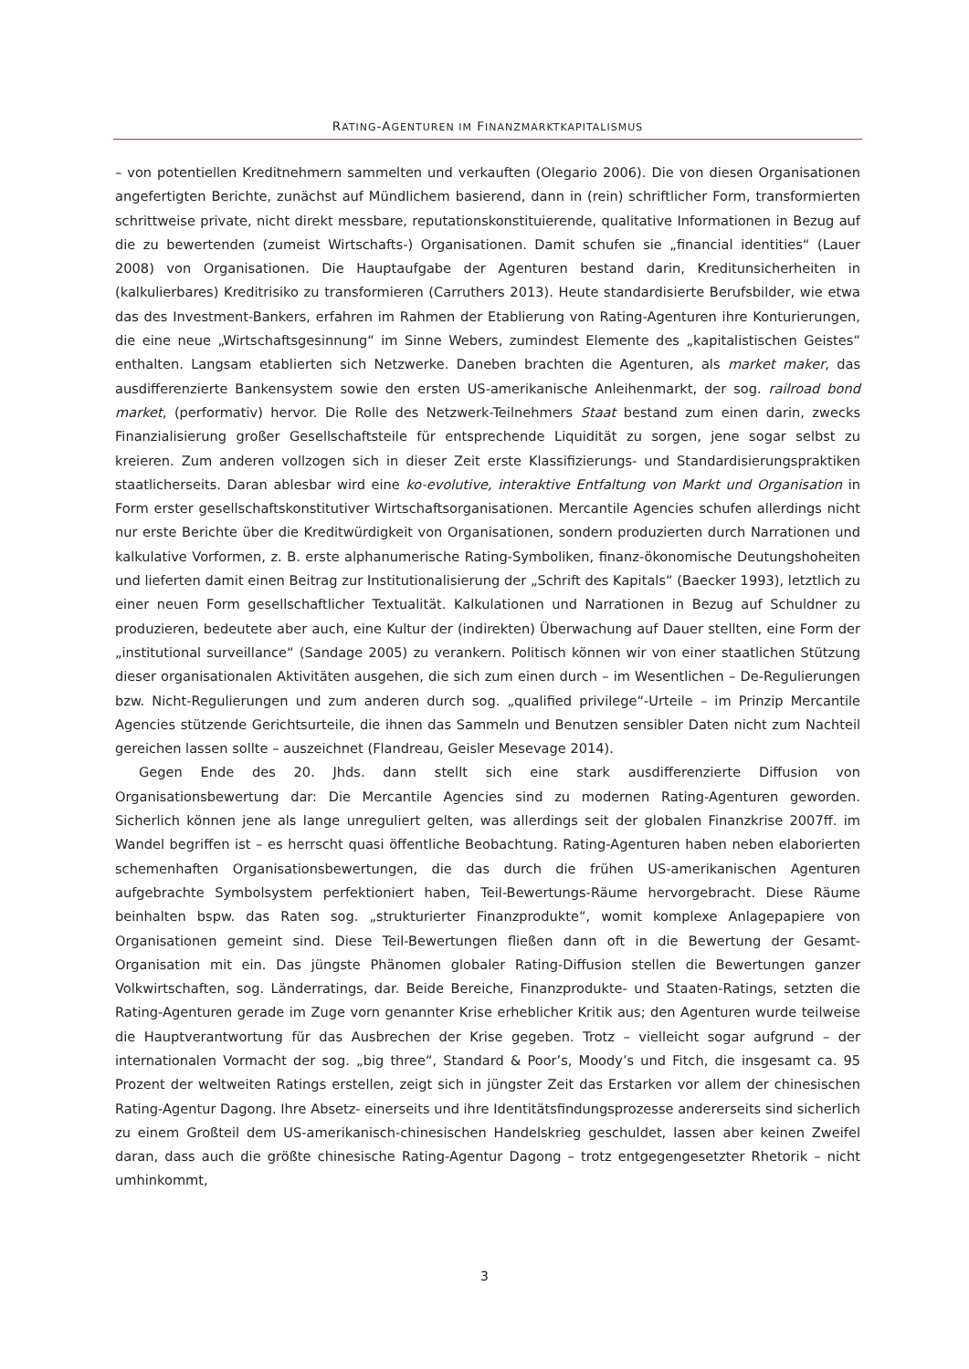RATING-AGENTUREN IM FINANZMARKTKAPITALISMUS
– von potentiellen Kreditnehmern sammelten und verkauften (Olegario 2006). Die von diesen Organisationen angefertigten Berichte, zunächst auf Mündlichem basierend, dann in (rein) schriftlicher Form, transformierten schrittweise private, nicht direkt messbare, reputationskonstituierende, qualitative Informationen in Bezug auf die zu bewertenden (zumeist Wirtschafts-) Organisationen. Damit schufen sie „financial identities“ (Lauer 2008) von Organisationen. Die Hauptaufgabe der Agenturen bestand darin, Kreditunsicherheiten in (kalkulierbares) Kreditrisiko zu transformieren (Carruthers 2013). Heute standardisierte Berufsbilder, wie etwa das des Investment-Bankers, erfahren im Rahmen der Etablierung von Rating-Agenturen ihre Konturierungen, die eine neue „Wirtschaftsgesinnung“ im Sinne Webers, zumindest Elemente des „kapitalistischen Geistes“ enthalten. Langsam etablierten sich Netzwerke. Daneben brachten die Agenturen, als market maker, das ausdifferenzierte Bankensystem sowie den ersten US-amerikanische Anleihenmarkt, der sog. railroad bond market, (performativ) hervor. Die Rolle des Netzwerk-Teilnehmers Staat bestand zum einen darin, zwecks Finanzialisierung großer Gesellschaftsteile für entsprechende Liquidität zu sorgen, jene sogar selbst zu kreieren. Zum anderen vollzogen sich in dieser Zeit erste Klassifizierungs- und Standardisierungspraktiken staatlicherseits. Daran ablesbar wird eine ko-evolutive, interaktive Entfaltung von Markt und Organisation in Form erster gesellschaftskonstitutiver Wirtschaftsorganisationen. Mercantile Agencies schufen allerdings nicht nur erste Berichte über die Kreditwürdigkeit von Organisationen, sondern produzierten durch Narrationen und kalkulative Vorformen, z. B. erste alphanumerische Rating-Symboliken, finanz-ökonomische Deutungshoheiten und lieferten damit einen Beitrag zur Institutionalisierung der „Schrift des Kapitals“ (Baecker 1993), letztlich zu einer neuen Form gesellschaftlicher Textualität. Kalkulationen und Narrationen in Bezug auf Schuldner zu produzieren, bedeutete aber auch, eine Kultur der (indirekten) Überwachung auf Dauer stellten, eine Form der „institutional surveillance“ (Sandage 2005) zu verankern. Politisch können wir von einer staatlichen Stützung dieser organisationalen Aktivitäten ausgehen, die sich zum einen durch – im Wesentlichen – De-Regulierungen bzw. Nicht-Regulierungen und zum anderen durch sog. „qualified privilege“-Urteile – im Prinzip Mercantile Agencies stützende Gerichtsurteile, die ihnen das Sammeln und Benutzen sensibler Daten nicht zum Nachteil gereichen lassen sollte – auszeichnet (Flandreau, Geisler Mesevage 2014).
Gegen Ende des 20. Jhds. dann stellt sich eine stark ausdifferenzierte Diffusion von Organisationsbewertung dar: Die Mercantile Agencies sind zu modernen Rating-Agenturen geworden. Sicherlich können jene als lange unreguliert gelten, was allerdings seit der globalen Finanzkrise 2007ff. im Wandel begriffen ist – es herrscht quasi öffentliche Beobachtung. Rating-Agenturen haben neben elaborierten schemenhaften Organisationsbewertungen, die das durch die frühen US-amerikanischen Agenturen aufgebrachte Symbolsystem perfektioniert haben, Teil-Bewertungs-Räume hervorgebracht. Diese Räume beinhalten bspw. das Raten sog. „strukturierter Finanzprodukte“, womit komplexe Anlagepapiere von Organisationen gemeint sind. Diese Teil-Bewertungen fließen dann oft in die Bewertung der Gesamt-Organisation mit ein. Das jüngste Phänomen globaler Rating-Diffusion stellen die Bewertungen ganzer Volkwirtschaften, sog. Länderratings, dar. Beide Bereiche, Finanzprodukte- und Staaten-Ratings, setzten die Rating-Agenturen gerade im Zuge vorn genannter Krise erheblicher Kritik aus; den Agenturen wurde teilweise die Hauptverantwortung für das Ausbrechen der Krise gegeben. Trotz – vielleicht sogar aufgrund – der internationalen Vormacht der sog. „big three“, Standard & Poor’s, Moody’s und Fitch, die insgesamt ca. 95 Prozent der weltweiten Ratings erstellen, zeigt sich in jüngster Zeit das Erstarken vor allem der chinesischen Rating-Agentur Dagong. Ihre Absetz- einerseits und ihre Identitätsfindungsprozesse andererseits sind sicherlich zu einem Großteil dem US-amerikanisch-chinesischen Handelskrieg geschuldet, lassen aber keinen Zweifel daran, dass auch die größte chinesische Rating-Agentur Dagong – trotz entgegengesetzter Rhetorik – nicht umhinkommt,
3